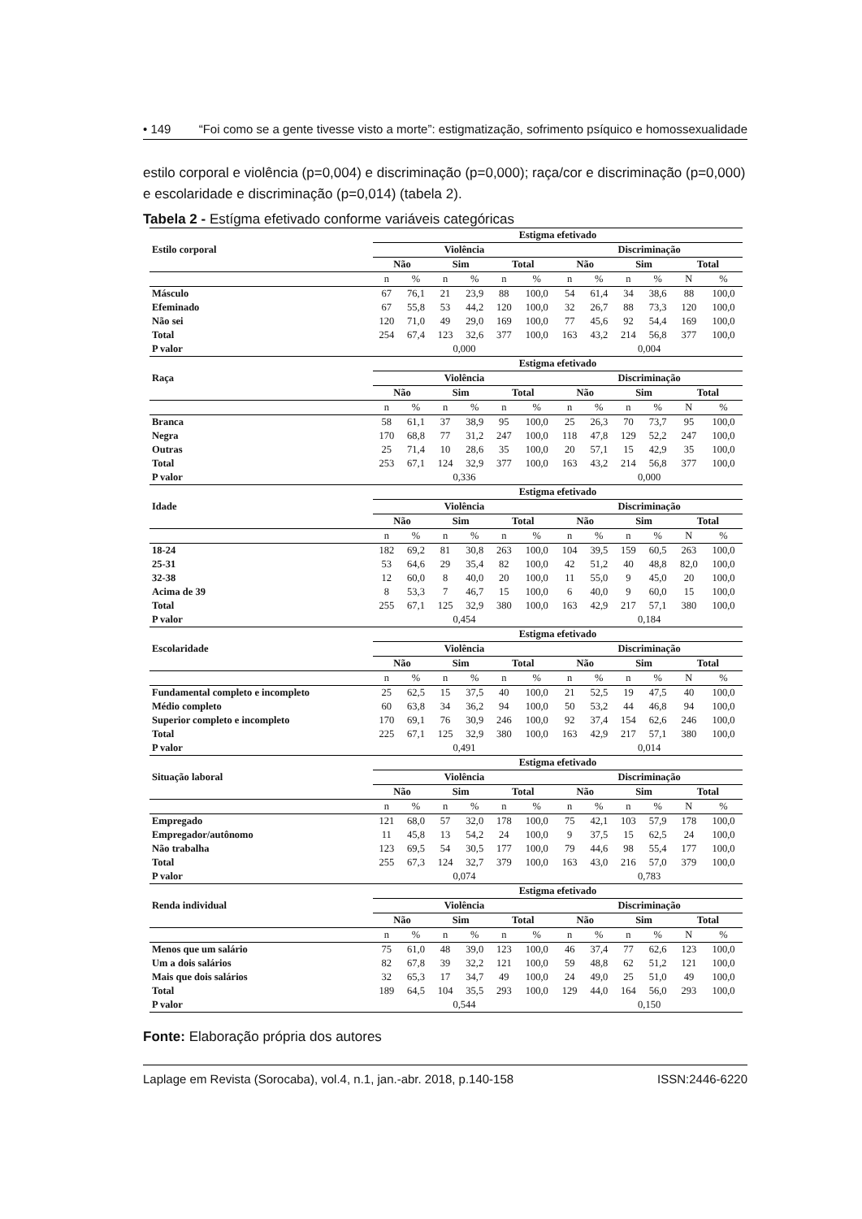• 149 “Foi como se a gente tivesse visto a morte”: estigmatização, sofrimento psíquico e homossexualidade
estilo corporal e violência (p=0,004) e discriminação (p=0,000); raça/cor e discriminação (p=0,000) e escolaridade e discriminação (p=0,014) (tabela 2).
Tabela 2 - Estígma efetivado conforme variáveis categóricas
| | Estigma efetivado | | | | | | | | | | | |
| --- | --- | --- | --- | --- | --- | --- | --- | --- | --- | --- | --- | --- |
| Estilo corporal | Violência | | | | | | Discriminação | | | | | |
| | Não | | Sim | | Total | | Não | | Sim | | Total | |
| | n | % | n | % | n | % | n | % | n | % | N | % |
| Másculo | 67 | 76,1 | 21 | 23,9 | 88 | 100,0 | 54 | 61,4 | 34 | 38,6 | 88 | 100,0 |
| Efeminado | 67 | 55,8 | 53 | 44,2 | 120 | 100,0 | 32 | 26,7 | 88 | 73,3 | 120 | 100,0 |
| Não sei | 120 | 71,0 | 49 | 29,0 | 169 | 100,0 | 77 | 45,6 | 92 | 54,4 | 169 | 100,0 |
| Total | 254 | 67,4 | 123 | 32,6 | 377 | 100,0 | 163 | 43,2 | 214 | 56,8 | 377 | 100,0 |
| P valor | 0,000 | | | | | | 0,004 | | | | | |
| | Estigma efetivado | | | | | | | | | | | |
| Raça | Violência | | | | | | Discriminação | | | | | |
| | Não | | Sim | | Total | | Não | | Sim | | Total | |
| | n | % | n | % | n | % | n | % | n | % | N | % |
| Branca | 58 | 61,1 | 37 | 38,9 | 95 | 100,0 | 25 | 26,3 | 70 | 73,7 | 95 | 100,0 |
| Negra | 170 | 68,8 | 77 | 31,2 | 247 | 100,0 | 118 | 47,8 | 129 | 52,2 | 247 | 100,0 |
| Outras | 25 | 71,4 | 10 | 28,6 | 35 | 100,0 | 20 | 57,1 | 15 | 42,9 | 35 | 100,0 |
| Total | 253 | 67,1 | 124 | 32,9 | 377 | 100,0 | 163 | 43,2 | 214 | 56,8 | 377 | 100,0 |
| P valor | 0,336 | | | | | | 0,000 | | | | | |
| | Estigma efetivado | | | | | | | | | | | |
| Idade | Violência | | | | | | Discriminação | | | | | |
| | Não | | Sim | | Total | | Não | | Sim | | Total | |
| | n | % | n | % | n | % | n | % | n | % | N | % |
| 18-24 | 182 | 69,2 | 81 | 30,8 | 263 | 100,0 | 104 | 39,5 | 159 | 60,5 | 263 | 100,0 |
| 25-31 | 53 | 64,6 | 29 | 35,4 | 82 | 100,0 | 42 | 51,2 | 40 | 48,8 | 82,0 | 100,0 |
| 32-38 | 12 | 60,0 | 8 | 40,0 | 20 | 100,0 | 11 | 55,0 | 9 | 45,0 | 20 | 100,0 |
| Acima de 39 | 8 | 53,3 | 7 | 46,7 | 15 | 100,0 | 6 | 40,0 | 9 | 60,0 | 15 | 100,0 |
| Total | 255 | 67,1 | 125 | 32,9 | 380 | 100,0 | 163 | 42,9 | 217 | 57,1 | 380 | 100,0 |
| P valor | 0,454 | | | | | | 0,184 | | | | | |
| | Estigma efetivado | | | | | | | | | | | |
| Escolaridade | Violência | | | | | | Discriminação | | | | | |
| | Não | | Sim | | Total | | Não | | Sim | | Total | |
| | n | % | n | % | n | % | n | % | n | % | N | % |
| Fundamental completo e incompleto | 25 | 62,5 | 15 | 37,5 | 40 | 100,0 | 21 | 52,5 | 19 | 47,5 | 40 | 100,0 |
| Médio completo | 60 | 63,8 | 34 | 36,2 | 94 | 100,0 | 50 | 53,2 | 44 | 46,8 | 94 | 100,0 |
| Superior completo e incompleto | 170 | 69,1 | 76 | 30,9 | 246 | 100,0 | 92 | 37,4 | 154 | 62,6 | 246 | 100,0 |
| Total | 225 | 67,1 | 125 | 32,9 | 380 | 100,0 | 163 | 42,9 | 217 | 57,1 | 380 | 100,0 |
| P valor | 0,491 | | | | | | 0,014 | | | | | |
| | Estigma efetivado | | | | | | | | | | | |
| Situação laboral | Violência | | | | | | Discriminação | | | | | |
| | Não | | Sim | | Total | | Não | | Sim | | Total | |
| | n | % | n | % | n | % | n | % | n | % | N | % |
| Empregado | 121 | 68,0 | 57 | 32,0 | 178 | 100,0 | 75 | 42,1 | 103 | 57,9 | 178 | 100,0 |
| Empregador/autônomo | 11 | 45,8 | 13 | 54,2 | 24 | 100,0 | 9 | 37,5 | 15 | 62,5 | 24 | 100,0 |
| Não trabalha | 123 | 69,5 | 54 | 30,5 | 177 | 100,0 | 79 | 44,6 | 98 | 55,4 | 177 | 100,0 |
| Total | 255 | 67,3 | 124 | 32,7 | 379 | 100,0 | 163 | 43,0 | 216 | 57,0 | 379 | 100,0 |
| P valor | 0,074 | | | | | | 0,783 | | | | | |
| | Estigma efetivado | | | | | | | | | | | |
| Renda individual | Violência | | | | | | Discriminação | | | | | |
| | Não | | Sim | | Total | | Não | | Sim | | Total | |
| | n | % | n | % | n | % | n | % | n | % | N | % |
| Menos que um salário | 75 | 61,0 | 48 | 39,0 | 123 | 100,0 | 46 | 37,4 | 77 | 62,6 | 123 | 100,0 |
| Um a dois salários | 82 | 67,8 | 39 | 32,2 | 121 | 100,0 | 59 | 48,8 | 62 | 51,2 | 121 | 100,0 |
| Mais que dois salários | 32 | 65,3 | 17 | 34,7 | 49 | 100,0 | 24 | 49,0 | 25 | 51,0 | 49 | 100,0 |
| Total | 189 | 64,5 | 104 | 35,5 | 293 | 100,0 | 129 | 44,0 | 164 | 56,0 | 293 | 100,0 |
| P valor | 0,544 | | | | | | 0,150 | | | | | |
Fonte: Elaboração própria dos autores
Laplage em Revista (Sorocaba), vol.4, n.1, jan.-abr. 2018, p.140-158 ISSN:2446-6220